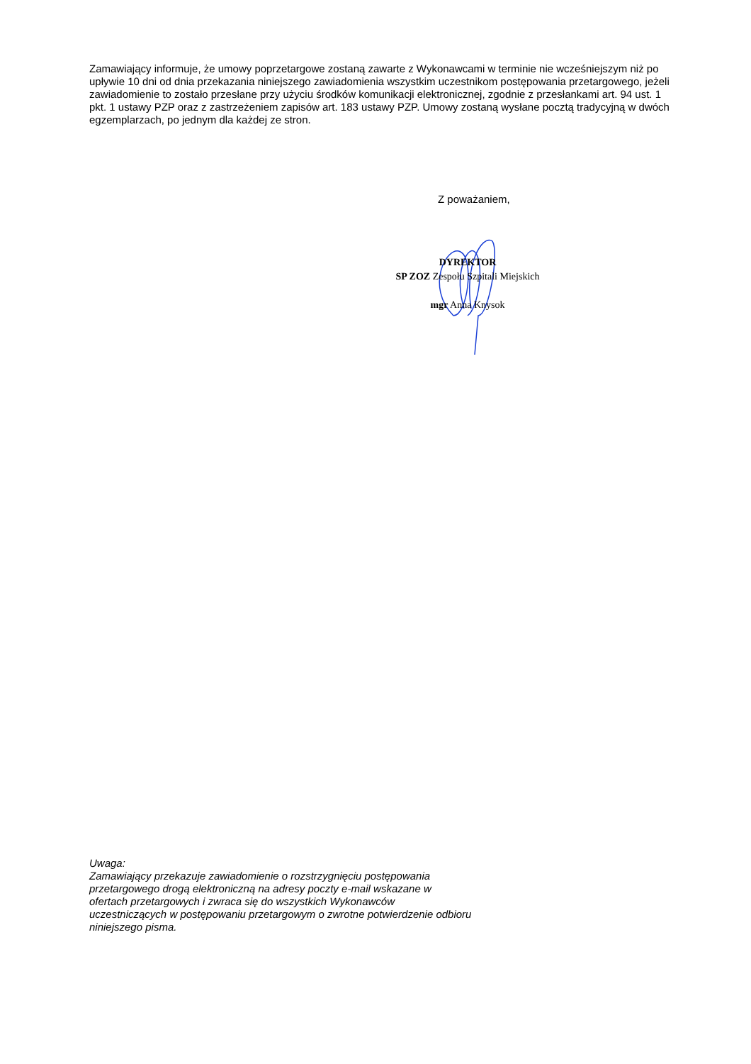Zamawiający informuje, że umowy poprzetargowe zostaną zawarte z Wykonawcami w terminie nie wcześniejszym niż po upływie 10 dni od dnia przekazania niniejszego zawiadomienia wszystkim uczestnikom postępowania przetargowego, jeżeli zawiadomienie to zostało przesłane przy użyciu środków komunikacji elektronicznej, zgodnie z przesłankami art. 94 ust. 1 pkt. 1 ustawy PZP oraz z zastrzeżeniem zapisów art. 183 ustawy PZP. Umowy zostaną wysłane pocztą tradycyjną w dwóch egzemplarzach, po jednym dla każdej ze stron.
Z poważaniem,
DYREKTOR
SP ZOZ Zespołu Szpitali Miejskich
mgr Anna Knysok
Uwaga:
Zamawiający przekazuje zawiadomienie o rozstrzygnięciu postępowania przetargowego drogą elektroniczną na adresy poczty e-mail wskazane w ofertach przetargowych i zwraca się do wszystkich Wykonawców uczestniczących w postępowaniu przetargowym o zwrotne potwierdzenie odbioru niniejszego pisma.